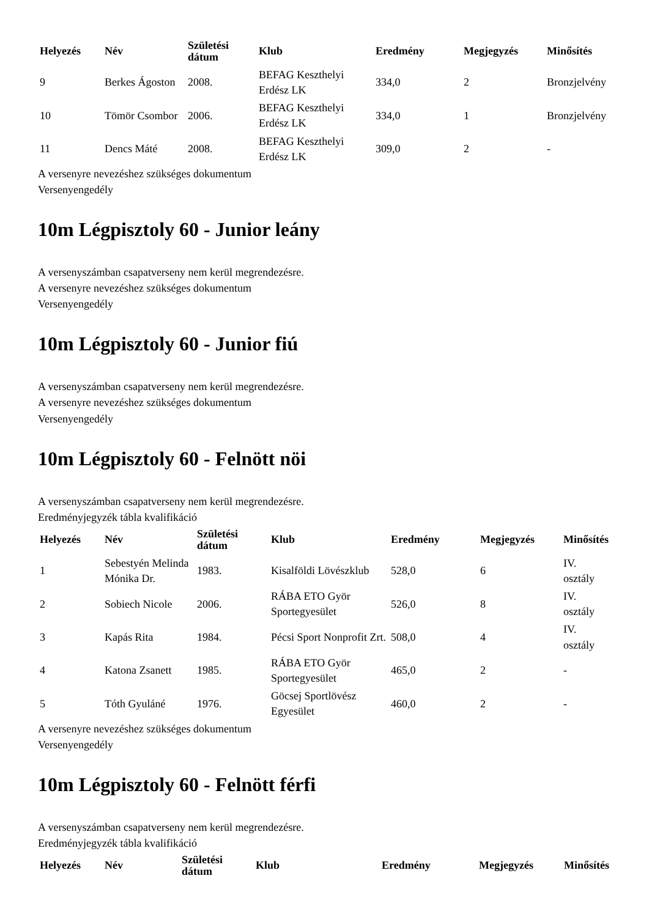| Helyezés | Név | Születési dátum | Klub | Eredmény | Megjegyzés | Minősítés |
| --- | --- | --- | --- | --- | --- | --- |
| 9 | Berkes Ágoston | 2008. | BEFAG Keszthelyi Erdész LK | 334,0 | 2 | Bronzjelvény |
| 10 | Tömör Csombor | 2006. | BEFAG Keszthelyi Erdész LK | 334,0 | 1 | Bronzjelvény |
| 11 | Dencs Máté | 2008. | BEFAG Keszthelyi Erdész LK | 309,0 | 2 | - |
A versenyre nevezéshez szükséges dokumentum
Versenyengedély
10m Légpisztoly 60 - Junior leány
A versenyszámban csapatverseny nem kerül megrendezésre.
A versenyre nevezéshez szükséges dokumentum
Versenyengedély
10m Légpisztoly 60 - Junior fiú
A versenyszámban csapatverseny nem kerül megrendezésre.
A versenyre nevezéshez szükséges dokumentum
Versenyengedély
10m Légpisztoly 60 - Felnött nöi
A versenyszámban csapatverseny nem kerül megrendezésre.
Eredményjegyzék tábla kvalifikáció
| Helyezés | Név | Születési dátum | Klub | Eredmény | Megjegyzés | Minősítés |
| --- | --- | --- | --- | --- | --- | --- |
| 1 | Sebestyén Melinda Mónika Dr. | 1983. | Kisalföldi Lövészklub | 528,0 | 6 | IV. osztály |
| 2 | Sobiech Nicole | 2006. | RÁBA ETO Györ Sportegyesület | 526,0 | 8 | IV. osztály |
| 3 | Kapás Rita | 1984. | Pécsi Sport Nonprofit Zrt. | 508,0 | 4 | IV. osztály |
| 4 | Katona Zsanett | 1985. | RÁBA ETO Györ Sportegyesület | 465,0 | 2 | - |
| 5 | Tóth Gyuláné | 1976. | Göcsej Sportlövész Egyesület | 460,0 | 2 | - |
A versenyre nevezéshez szükséges dokumentum
Versenyengedély
10m Légpisztoly 60 - Felnött férfi
A versenyszámban csapatverseny nem kerül megrendezésre.
Eredményjegyzék tábla kvalifikáció
| Helyezés | Név | Születési dátum | Klub | Eredmény | Megjegyzés | Minősítés |
| --- | --- | --- | --- | --- | --- | --- |